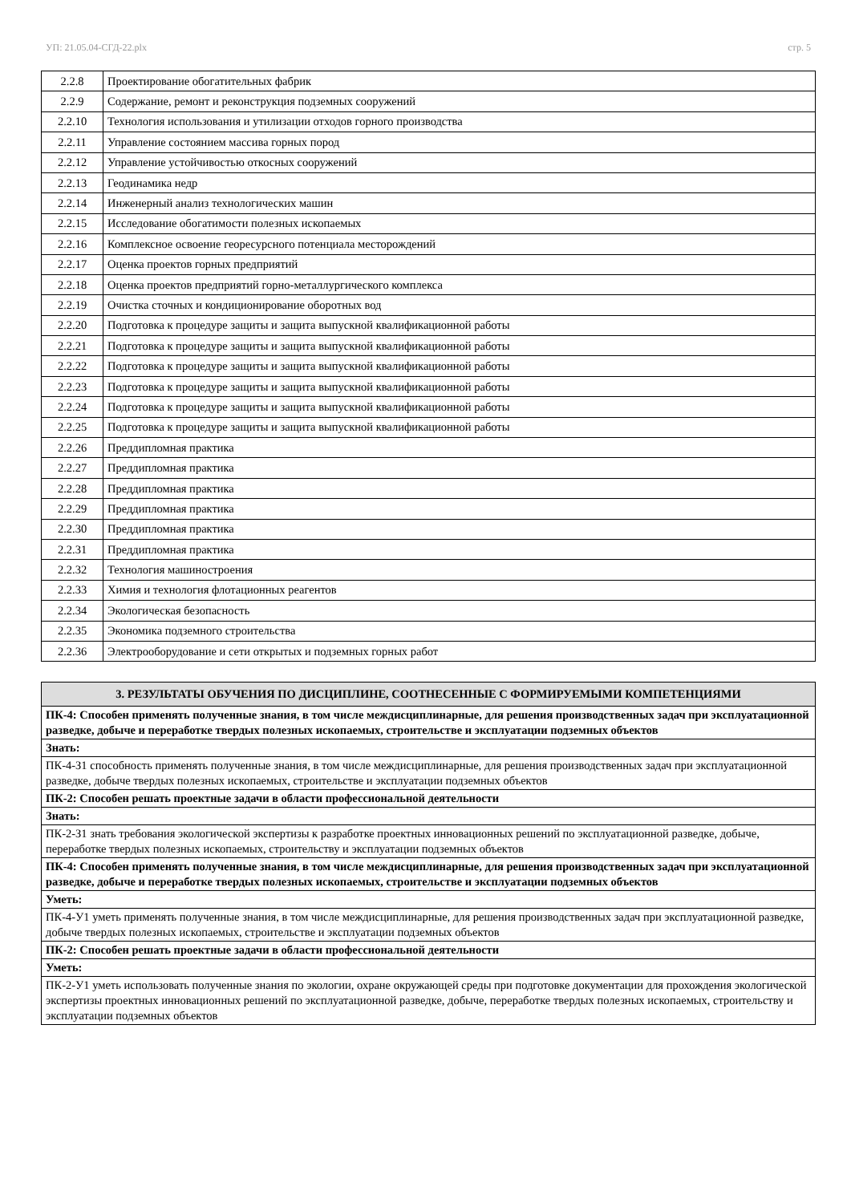УП: 21.05.04-СГД-22.plx стр. 5
| 2.2.8 | Проектирование обогатительных фабрик |
| 2.2.9 | Содержание, ремонт и реконструкция подземных сооружений |
| 2.2.10 | Технология использования и утилизации отходов горного производства |
| 2.2.11 | Управление состоянием массива горных пород |
| 2.2.12 | Управление устойчивостью откосных сооружений |
| 2.2.13 | Геодинамика недр |
| 2.2.14 | Инженерный анализ технологических машин |
| 2.2.15 | Исследование обогатимости полезных ископаемых |
| 2.2.16 | Комплексное освоение георесурсного потенциала месторождений |
| 2.2.17 | Оценка проектов горных предприятий |
| 2.2.18 | Оценка проектов предприятий горно-металлургического комплекса |
| 2.2.19 | Очистка сточных и кондиционирование оборотных вод |
| 2.2.20 | Подготовка к процедуре защиты и защита выпускной квалификационной работы |
| 2.2.21 | Подготовка к процедуре защиты и защита выпускной квалификационной работы |
| 2.2.22 | Подготовка к процедуре защиты и защита выпускной квалификационной работы |
| 2.2.23 | Подготовка к процедуре защиты и защита выпускной квалификационной работы |
| 2.2.24 | Подготовка к процедуре защиты и защита выпускной квалификационной работы |
| 2.2.25 | Подготовка к процедуре защиты и защита выпускной квалификационной работы |
| 2.2.26 | Преддипломная практика |
| 2.2.27 | Преддипломная практика |
| 2.2.28 | Преддипломная практика |
| 2.2.29 | Преддипломная практика |
| 2.2.30 | Преддипломная практика |
| 2.2.31 | Преддипломная практика |
| 2.2.32 | Технология машиностроения |
| 2.2.33 | Химия и технология флотационных реагентов |
| 2.2.34 | Экологическая безопасность |
| 2.2.35 | Экономика подземного строительства |
| 2.2.36 | Электрооборудование и сети открытых и подземных горных работ |
| 3. РЕЗУЛЬТАТЫ ОБУЧЕНИЯ ПО ДИСЦИПЛИНЕ, СООТНЕСЕННЫЕ С ФОРМИРУЕМЫМИ КОМПЕТЕНЦИЯМИ |
| ПК-4: Способен применять полученные знания, в том числе междисциплинарные, для решения производственных задач при эксплуатационной разведке, добыче и переработке твердых полезных ископаемых, строительстве и эксплуатации подземных объектов |
| Знать: |
| ПК-4-З1 способность применять полученные знания, в том числе междисциплинарные, для решения производственных задач при эксплуатационной разведке, добыче твердых полезных ископаемых, строительстве и эксплуатации подземных объектов |
| ПК-2: Способен решать проектные задачи в области профессиональной деятельности |
| Знать: |
| ПК-2-З1 знать требования экологической экспертизы к разработке проектных инновационных решений по эксплуатационной разведке, добыче, переработке твердых полезных ископаемых, строительству и эксплуатации подземных объектов |
| ПК-4: Способен применять полученные знания, в том числе междисциплинарные, для решения производственных задач при эксплуатационной разведке, добыче и переработке твердых полезных ископаемых, строительстве и эксплуатации подземных объектов |
| Уметь: |
| ПК-4-У1 уметь применять полученные знания, в том числе междисциплинарные, для решения производственных задач при эксплуатационной разведке, добыче твердых полезных ископаемых, строительстве и эксплуатации подземных объектов |
| ПК-2: Способен решать проектные задачи в области профессиональной деятельности |
| Уметь: |
| ПК-2-У1 уметь использовать полученные знания по экологии, охране окружающей среды при подготовке документации для прохождения экологической экспертизы проектных инновационных решений по эксплуатационной разведке, добыче, переработке твердых полезных ископаемых, строительству и эксплуатации подземных объектов |